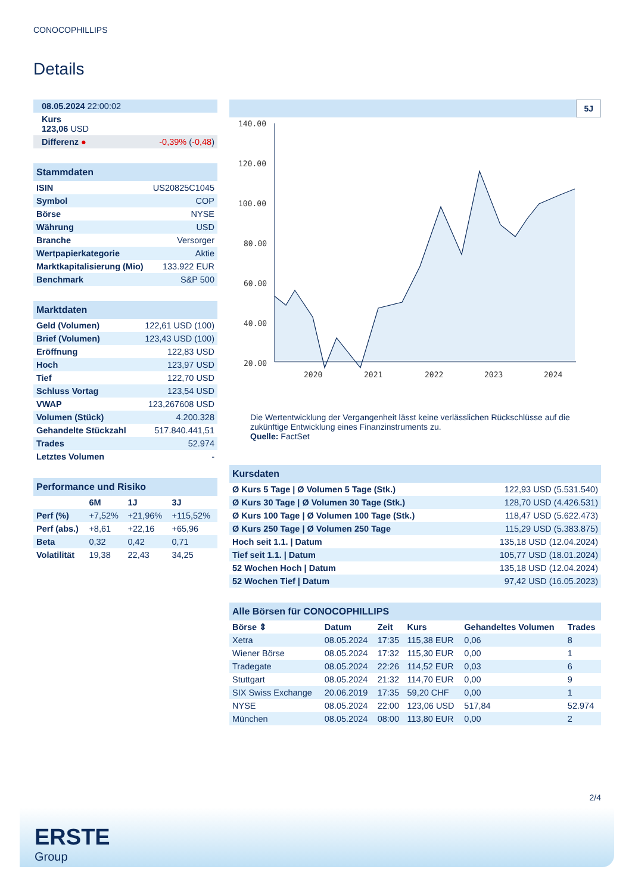CONOCOPHILLIPS
Details
| 08.05.2024 22:00:02 |
| Kurs 123,06 USD |
| Differenz ● -0,39% ( -0,48 ) |
| Stammdaten | |
| ISIN | US20825C1045 |
| Symbol | COP |
| Börse | NYSE |
| Währung | USD |
| Branche | Versorger |
| Wertpapierkategorie | Aktie |
| Marktkapitalisierung (Mio) | 133.922 EUR |
| Benchmark | S&P 500 |
| Marktdaten | |
| Geld (Volumen) | 122,61 USD (100) |
| Brief (Volumen) | 123,43 USD (100) |
| Eröffnung | 122,83 USD |
| Hoch | 123,97 USD |
| Tief | 122,70 USD |
| Schluss Vortag | 123,54 USD |
| VWAP | 123,267608 USD |
| Volumen (Stück) | 4.200.328 |
| Gehandelte Stückzahl | 517.840.441,51 |
| Trades | 52.974 |
| Letztes Volumen | - |
| Performance und Risiko | | | |
| | 6M | 1J | 3J |
| Perf (%) | +7,52% | +21,96% | +115,52% |
| Perf (abs.) | +8,61 | +22,16 | +65,96 |
| Beta | 0,32 | 0,42 | 0,71 |
| Volatilität | 19,38 | 22,43 | 34,25 |
5J
140.00
120.00
100.00
80.00
60.00
40.00
20.00
2020
2021
2022
2023
2024
Die Wertentwicklung der Vergangenheit lässt keine verlässlichen Rückschlüsse auf die zukünftige Entwicklung eines Finanzinstruments zu.
Quelle: FactSet
| Kursdaten | |
| Ø Kurs 5 Tage / Ø Volumen 5 Tage (Stk.) | 122,93 USD (5.531.540) |
| Ø Kurs 30 Tage / Ø Volumen 30 Tage (Stk.) | 128,70 USD (4.426.531) |
| Ø Kurs 100 Tage / Ø Volumen 100 Tage (Stk.) | 118,47 USD (5.622.473) |
| Ø Kurs 250 Tage / Ø Volumen 250 Tage | 115,29 USD (5.383.875) |
| Hoch seit 1.1. / Datum | 135,18 USD (12.04.2024) |
| Tief seit 1.1. / Datum | 105,77 USD (18.01.2024) |
| 52 Wochen Hoch / Datum | 135,18 USD (12.04.2024) |
| 52 Wochen Tief / Datum | 97,42 USD (16.05.2023) |
| Alle Börsen für CONOCOPHILLIPS | | | | | |
| Börse ⇕ | Datum | Zeit | Kurs | Gehandeltes Volumen | Trades |
| Xetra | 08.05.2024 | 17:35 | 115,38 EUR | 0,06 | 8 |
| Wiener Börse | 08.05.2024 | 17:32 | 115,30 EUR | 0,00 | 1 |
| Tradegate | 08.05.2024 | 22:26 | 114,52 EUR | 0,03 | 6 |
| Stuttgart | 08.05.2024 | 21:32 | 114,70 EUR | 0,00 | 9 |
| SIX Swiss Exchange | 20.06.2019 | 17:35 | 59,20 CHF | 0,00 | 1 |
| NYSE | 08.05.2024 | 22:00 | 123,06 USD | 517,84 | 52.974 |
| München | 08.05.2024 | 08:00 | 113,80 EUR | 0,00 | 2 |
2/4
ERSTE
Group